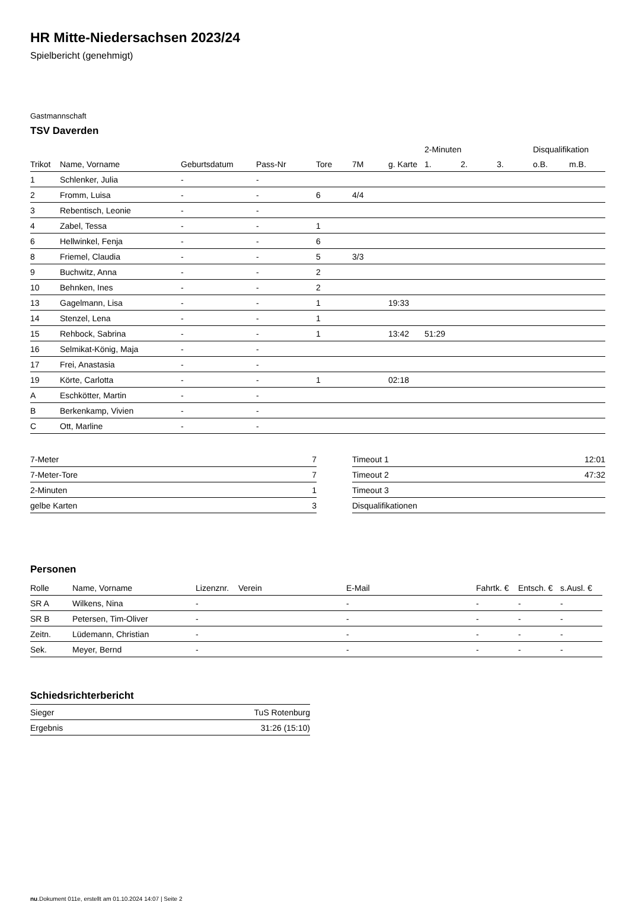HR Mitte-Niedersachsen 2023/24
Spielbericht (genehmigt)
Gastmannschaft
TSV Daverden
| | | | | | | | 2-Minuten | | | Disqualifikation | |
| --- | --- | --- | --- | --- | --- | --- | --- | --- | --- | --- | --- |
| Trikot | Name, Vorname | Geburtsdatum | Pass-Nr | Tore | 7M | g. Karte | 1. | 2. | 3. | o.B. | m.B. |
| 1 | Schlenker, Julia | - | - | | | | | | | | |
| 2 | Fromm, Luisa | - | - | 6 | 4/4 | | | | | | |
| 3 | Rebentisch, Leonie | - | - | | | | | | | | |
| 4 | Zabel, Tessa | - | - | 1 | | | | | | | |
| 6 | Hellwinkel, Fenja | - | - | 6 | | | | | | | |
| 8 | Friemel, Claudia | - | - | 5 | 3/3 | | | | | | |
| 9 | Buchwitz, Anna | - | - | 2 | | | | | | | |
| 10 | Behnken, Ines | - | - | 2 | | | | | | | |
| 13 | Gagelmann, Lisa | - | - | 1 | | 19:33 | | | | | |
| 14 | Stenzel, Lena | - | - | 1 | | | | | | | |
| 15 | Rehbock, Sabrina | - | - | 1 | | 13:42 | 51:29 | | | | |
| 16 | Selmikat-König, Maja | - | - | | | | | | | | |
| 17 | Frei, Anastasia | - | - | | | | | | | | |
| 19 | Körte, Carlotta | - | - | 1 | | 02:18 | | | | | |
| A | Eschkötter, Martin | - | - | | | | | | | | |
| B | Berkenkamp, Vivien | - | - | | | | | | | | |
| C | Ott, Marline | - | - | | | | | | | | |
| 7-Meter | 7 |
| 7-Meter-Tore | 7 |
| 2-Minuten | 1 |
| gelbe Karten | 3 |
| Timeout 1 | 12:01 |
| Timeout 2 | 47:32 |
| Timeout 3 | |
| Disqualifikationen | |
Personen
| Rolle | Name, Vorname | Lizenznr. | Verein | E-Mail | Fahrtk. € | Entsch. € | s.Ausl. € |
| --- | --- | --- | --- | --- | --- | --- | --- |
| SR A | Wilkens, Nina | - | | - | - | - | - |
| SR B | Petersen, Tim-Oliver | - | | - | - | - | - |
| Zeitn. | Lüdemann, Christian | - | | - | - | - | - |
| Sek. | Meyer, Bernd | - | | - | - | - | - |
Schiedsrichterbericht
| Sieger | TuS Rotenburg |
| Ergebnis | 31:26 (15:10) |
nu.Dokument 011e, erstellt am 01.10.2024 14:07 | Seite 2